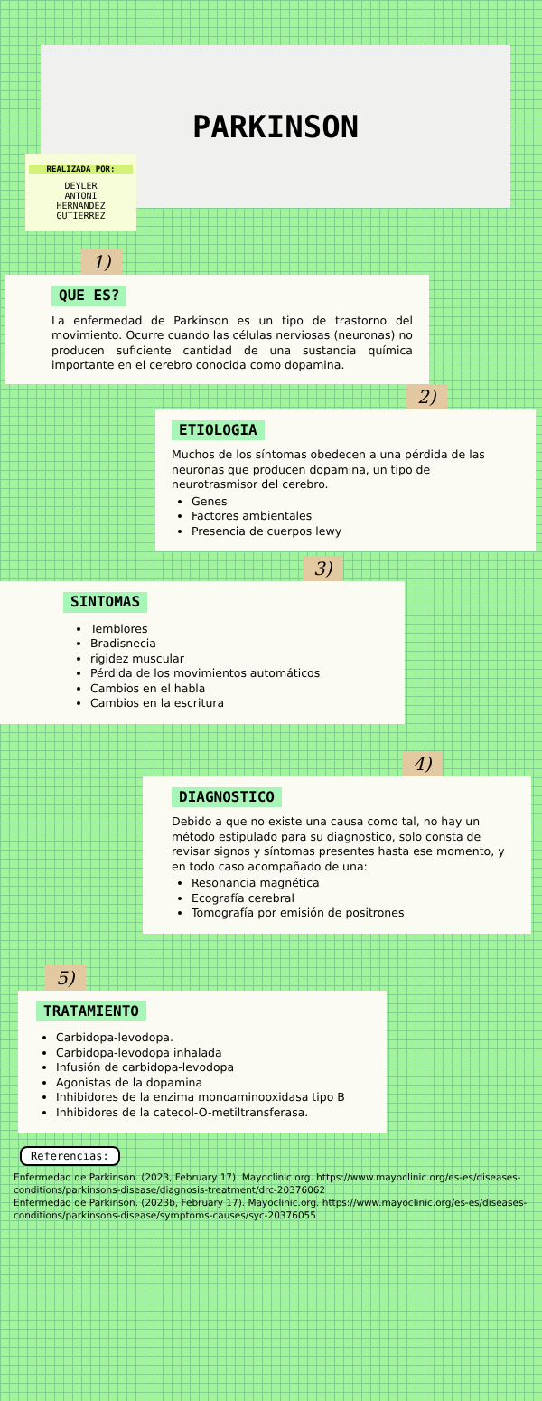PARKINSON
REALIZADA POR:
DEYLER
ANTONI
HERNANDEZ
GUTIERREZ
1)
QUE ES?
La enfermedad de Parkinson es un tipo de trastorno del movimiento. Ocurre cuando las células nerviosas (neuronas) no producen suficiente cantidad de una sustancia química importante en el cerebro conocida como dopamina.
2)
ETIOLOGIA
Muchos de los síntomas obedecen a una pérdida de las neuronas que producen dopamina, un tipo de neurotrasmisor del cerebro.
Genes
Factores ambientales
Presencia de cuerpos lewy
3)
SINTOMAS
Temblores
Bradisnecia
rigidez muscular
Pérdida de los movimientos automáticos
Cambios en el habla
Cambios en la escritura
4)
DIAGNOSTICO
Debido a que no existe una causa como tal, no hay un método estipulado para su diagnostico, solo consta de revisar signos y síntomas presentes hasta ese momento, y en todo caso acompañado de una:
Resonancia magnética
Ecografía cerebral
Tomografía por emisión de positrones
5)
TRATAMIENTO
Carbidopa-levodopa.
Carbidopa-levodopa inhalada
Infusión de carbidopa-levodopa
Agonistas de la dopamina
Inhibidores de la enzima monoaminooxidasa tipo B
Inhibidores de la catecol-O-metiltransferasa.
Referencias:
Enfermedad de Parkinson. (2023, February 17). Mayoclinic.org. https://www.mayoclinic.org/es-es/diseases-conditions/parkinsons-disease/diagnosis-treatment/drc-20376062
Enfermedad de Parkinson. (2023b, February 17). Mayoclinic.org. https://www.mayoclinic.org/es-es/diseases-conditions/parkinsons-disease/symptoms-causes/syc-20376055